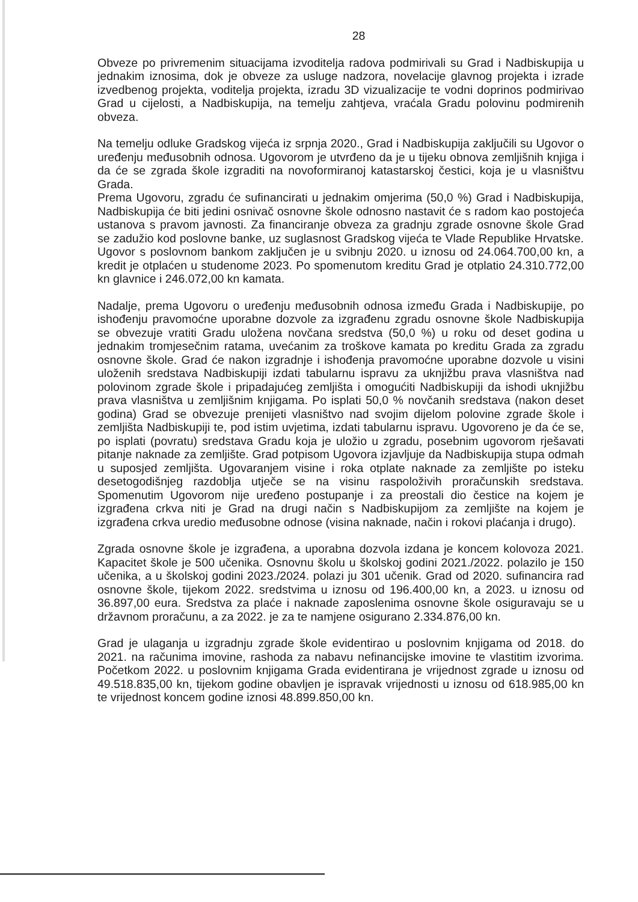28
Obveze po privremenim situacijama izvoditelja radova podmirivali su Grad i Nadbiskupija u jednakim iznosima, dok je obveze za usluge nadzora, novelacije glavnog projekta i izrade izvedbenog projekta, voditelja projekta, izradu 3D vizualizacije te vodni doprinos podmirivao Grad u cijelosti, a Nadbiskupija, na temelju zahtjeva, vraćala Gradu polovinu podmirenih obveza.
Na temelju odluke Gradskog vijeća iz srpnja 2020., Grad i Nadbiskupija zaključili su Ugovor o uređenju međusobnih odnosa. Ugovorom je utvrđeno da je u tijeku obnova zemljišnih knjiga i da će se zgrada škole izgraditi na novoformiranoj katastarskoj čestici, koja je u vlasništvu Grada.
Prema Ugovoru, zgradu će sufinancirati u jednakim omjerima (50,0 %) Grad i Nadbiskupija, Nadbiskupija će biti jedini osnivač osnovne škole odnosno nastavit će s radom kao postojeća ustanova s pravom javnosti. Za financiranje obveza za gradnju zgrade osnovne škole Grad se zadužio kod poslovne banke, uz suglasnost Gradskog vijeća te Vlade Republike Hrvatske. Ugovor s poslovnom bankom zaključen je u svibnju 2020. u iznosu od 24.064.700,00 kn, a kredit je otplaćen u studenome 2023. Po spomenutom kreditu Grad je otplatio 24.310.772,00 kn glavnice i 246.072,00 kn kamata.
Nadalje, prema Ugovoru o uređenju međusobnih odnosa između Grada i Nadbiskupije, po ishođenju pravomoćne uporabne dozvole za izgrađenu zgradu osnovne škole Nadbiskupija se obvezuje vratiti Gradu uložena novčana sredstva (50,0 %) u roku od deset godina u jednakim tromjesečnim ratama, uvećanim za troškove kamata po kreditu Grada za zgradu osnovne škole. Grad će nakon izgradnje i ishođenja pravomoćne uporabne dozvole u visini uloženih sredstava Nadbiskupiji izdati tabularnu ispravu za uknjižbu prava vlasništva nad polovinom zgrade škole i pripadajućeg zemljišta i omogućiti Nadbiskupiji da ishodi uknjižbu prava vlasništva u zemljišnim knjigama. Po isplati 50,0 % novčanih sredstava (nakon deset godina) Grad se obvezuje prenijeti vlasništvo nad svojim dijelom polovine zgrade škole i zemljišta Nadbiskupiji te, pod istim uvjetima, izdati tabularnu ispravu. Ugovoreno je da će se, po isplati (povratu) sredstava Gradu koja je uložio u zgradu, posebnim ugovorom rješavati pitanje naknade za zemljište. Grad potpisom Ugovora izjavljuje da Nadbiskupija stupa odmah u suposjed zemljišta. Ugovaranjem visine i roka otplate naknade za zemljište po isteku desetogodišnjeg razdoblja utječe se na visinu raspoloživih proračunskih sredstava. Spomenutim Ugovorom nije uređeno postupanje i za preostali dio čestice na kojem je izgrađena crkva niti je Grad na drugi način s Nadbiskupijom za zemljište na kojem je izgrađena crkva uredio međusobne odnose (visina naknade, način i rokovi plaćanja i drugo).
Zgrada osnovne škole je izgrađena, a uporabna dozvola izdana je koncem kolovoza 2021. Kapacitet škole je 500 učenika. Osnovnu školu u školskoj godini 2021./2022. polazilo je 150 učenika, a u školskoj godini 2023./2024. polazi ju 301 učenik. Grad od 2020. sufinancira rad osnovne škole, tijekom 2022. sredstvima u iznosu od 196.400,00 kn, a 2023. u iznosu od 36.897,00 eura. Sredstva za plaće i naknade zaposlenima osnovne škole osiguravaju se u državnom proračunu, a za 2022. je za te namjene osigurano 2.334.876,00 kn.
Grad je ulaganja u izgradnju zgrade škole evidentirao u poslovnim knjigama od 2018. do 2021. na računima imovine, rashoda za nabavu nefinancijske imovine te vlastitim izvorima. Početkom 2022. u poslovnim knjigama Grada evidentirana je vrijednost zgrade u iznosu od 49.518.835,00 kn, tijekom godine obavljen je ispravak vrijednosti u iznosu od 618.985,00 kn te vrijednost koncem godine iznosi 48.899.850,00 kn.